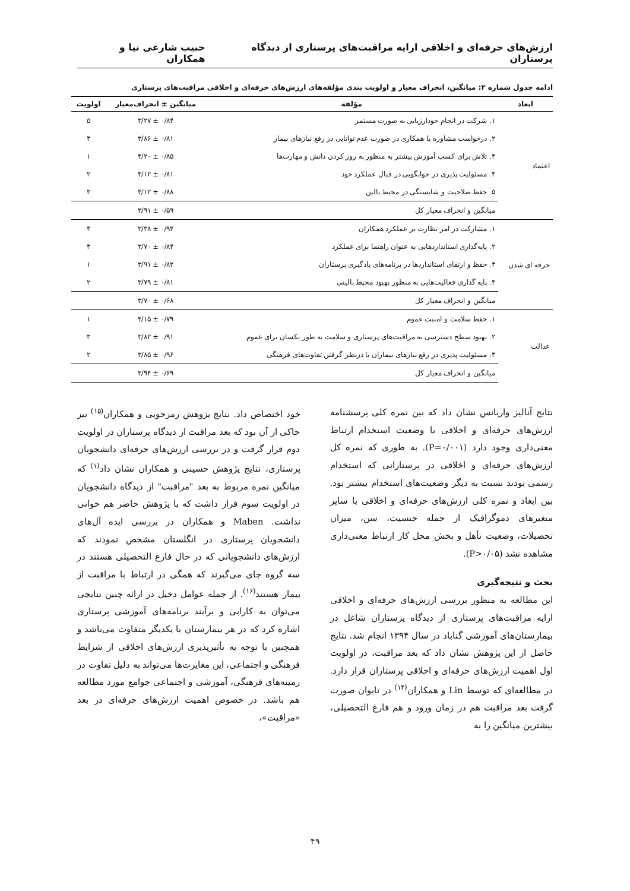ارزش‌های حرفه‌ای و اخلاقی ارایه مراقبت‌های پرستاری از دیدگاه پرستاران حبیب شارعی نیا و همکاران
ادامه جدول شماره ۲: میانگین، انحراف معیار و اولویت بندی مؤلفه‌های ارزش‌های حرفه‌ای و اخلاقی مراقبت‌های پرستاری
| ابعاد | مؤلفه | میانگین ± انحراف‌معیار | اولویت |
| --- | --- | --- | --- |
| اعتماد | ۱. شرکت در انجام خودارزیابی به صورت مستمر | ۳/۲۷ ± ۰/۸۴ | ۵ |
| | ۲. درخواست مشاوره یا همکاری در صورت عدم توانایی در رفع نیازهای بیمار | ۳/۸۶ ± ۰/۸۱ | ۴ |
| | ۳. تلاش برای کسب آموزش بیشتر به منظور به روز کردن دانش و مهارت‌ها | ۴/۲۰ ± ۰/۸۵ | ۱ |
| | ۴. مسئولیت پذیری در جوابگویی در قبال عملکرد خود | ۴/۱۲ ± ۰/۸۱ | ۲ |
| | ۵. حفظ صلاحیت و شایستگی در محیط بالین | ۴/۱۲ ± ۰/۸۸ | ۳ |
| | میانگین و انحراف معیار کل | ۳/۹۱ ± ۰/۵۹ | |
| حرفه ای شدن | ۱. مشارکت در امر نظارت بر عملکرد همکاران | ۳/۳۸ ± ۰/۹۴ | ۴ |
| | ۲. پایه‌گذاری استانداردهایی به عنوان راهنما برای عملکرد | ۳/۷۰ ± ۰/۸۴ | ۳ |
| | ۳. حفظ و ارتقای استانداردها در برنامه‌های یادگیری پرستاران | ۳/۹۱ ± ۰/۸۲ | ۱ |
| | ۴. پایه گذاری فعالیت‌هایی به منظور بهبود محیط بالینی | ۳/۷۹ ± ۰/۸۱ | ۲ |
| | میانگین و انحراف معیار کل | ۳/۷۰ ± ۰/۶۸ | |
| عدالت | ۱. حفظ سلامت و امنیت عموم | ۴/۱۵ ± ۰/۷۹ | ۱ |
| | ۲. بهبود سطح دسترسی به مراقبت‌های پرستاری و سلامت به طور یکسان برای عموم | ۳/۸۲ ± ۰/۹۱ | ۳ |
| | ۳. مسئولیت پذیری در رفع نیازهای بیماران با درنظر گرفتن تفاوت‌های فرهنگی | ۳/۸۵ ± ۰/۹۶ | ۲ |
| | میانگین و انحراف معیار کل | ۳/۹۴ ± ۰/۶۹ | |
نتایج آنالیز واریانس نشان داد که بین نمره کلی پرسشنامه ارزش‌های حرفه‌ای و اخلاقی با وضعیت استخدام ارتباط معنی‌داری وجود دارد (P=۰/۰۰۱). به طوری که نمره کل ارزش‌های حرفه‌ای و اخلاقی در پرستارانی که استخدام رسمی بودند نسبت به دیگر وضعیت‌های استخدام بیشتر بود. بین ابعاد و نمره کلی ارزش‌های حرفه‌ای و اخلاقی با سایر متغیرهای دموگرافیک از جمله جنسیت، سن، میزان تحصیلات، وضعیت تأهل و بخش محل کار ارتباط معنی‌داری مشاهده نشد (P>۰/۰۵).
بحث و نتیجه‌گیری
این مطالعه به منظور بررسی ارزش‌های حرفه‌ای و اخلاقی ارایه مراقبت‌های پرستاری از دیدگاه پرستاران شاغل در بیمارستان‌های آموزشی گناباد در سال ۱۳۹۴ انجام شد. نتایج حاصل از این پژوهش نشان داد که بعد مراقبت، در اولویت اول اهمیت ارزش‌های حرفه‌ای و اخلاقی پرستاران قرار دارد. در مطالعه‌ای که توسط Lin و همکاران<sup>(۱۴)</sup> در تایوان صورت گرفت بعد مراقبت هم در زمان ورود و هم فارغ التحصیلی، بیشترین میانگین را به
خود اختصاص داد. نتایج پژوهش رمزجویی و همکاران<sup>(۱۵)</sup> نیز حاکی از آن بود که بعد مراقبت از دیدگاه پرستاران در اولویت دوم قرار گرفت و در بررسی ارزش‌های حرفه‌ای دانشجویان پرستاری، نتایج پژوهش حسینی و همکاران نشان داد<sup>(۱)</sup> که میانگین نمره مربوط به بعد "مراقبت" از دیدگاه دانشجویان در اولویت سوم قرار داشت که با پژوهش حاضر هم خوانی نداشت. Maben و همکاران در بررسی ایده آل‌های دانشجویان پرستاری در انگلستان مشخص نمودند که ارزش‌های دانشجویانی که در حال فارغ التحصیلی هستند در سه گروه جای می‌گیرند که همگی در ارتباط با مراقبت از بیمار هستند<sup>(۱۶)</sup>. از جمله عوامل دخیل در ارائه چنین نتایجی می‌توان به کارایی و برآیند برنامه‌های آموزشی پرستاری اشاره کرد که در هر بیمارستان با یکدیگر متفاوت می‌باشد و همچنین با توجه به تأثیرپذیری ارزش‌های اخلاقی از شرایط فرهنگی و اجتماعی، این مغایرت‌ها می‌تواند به دلیل تفاوت در زمینه‌های فرهنگی، آموزشی و اجتماعی جوامع مورد مطالعه هم باشد. در خصوص اهمیت ارزش‌های حرفه‌ای در بعد «مراقبت»،
۴۹